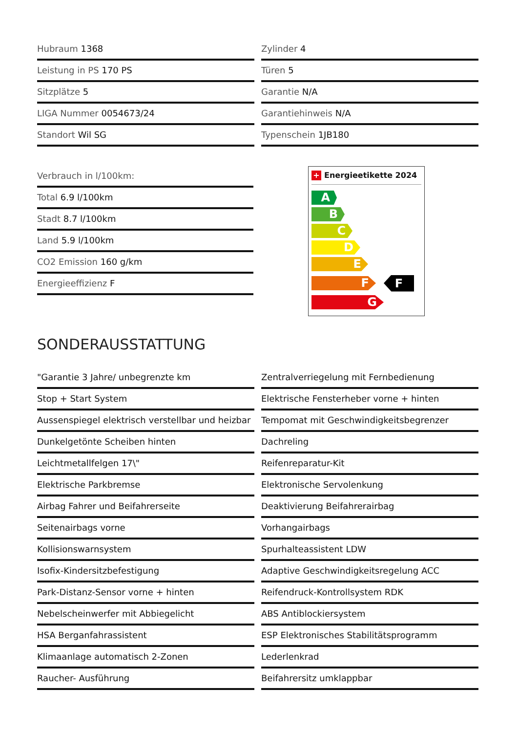Hubraum 1368
Zylinder 4
Leistung in PS 170 PS
Türen 5
Sitzplätze 5
Garantie N/A
LIGA Nummer 0054673/24
Garantiehinweis N/A
Standort Wil SG
Typenschein 1JB180
Verbrauch in l/100km:
Total 6.9 l/100km
Stadt 8.7 l/100km
Land 5.9 l/100km
CO2 Emission 160 g/km
Energieeffizienz F
+ Energieetikette 2024
A
B
C
D
E
F
F
G
SONDERAUSSTATTUNG
"Garantie 3 Jahre/ unbegrenzte km
Zentralverriegelung mit Fernbedienung
Stop + Start System
Elektrische Fensterheber vorne + hinten
Aussenspiegel elektrisch verstellbar und heizbar
Tempomat mit Geschwindigkeitsbegrenzer
Dunkelgetönte Scheiben hinten
Dachreling
Leichtmetallfelgen 17\"
Reifenreparatur-Kit
Elektrische Parkbremse
Elektronische Servolenkung
Airbag Fahrer und Beifahrerseite
Deaktivierung Beifahrerairbag
Seitenairbags vorne
Vorhangairbags
Kollisionswarnsystem
Spurhalteassistent LDW
Isofix-Kindersitzbefestigung
Adaptive Geschwindigkeitsregelung ACC
Park-Distanz-Sensor vorne + hinten
Reifendruck-Kontrollsystem RDK
Nebelscheinwerfer mit Abbiegelicht
ABS Antiblockiersystem
HSA Berganfahrassistent
ESP Elektronisches Stabilitätsprogramm
Klimaanlage automatisch 2-Zonen
Lederlenkrad
Raucher- Ausführung
Beifahrersitz umklappbar